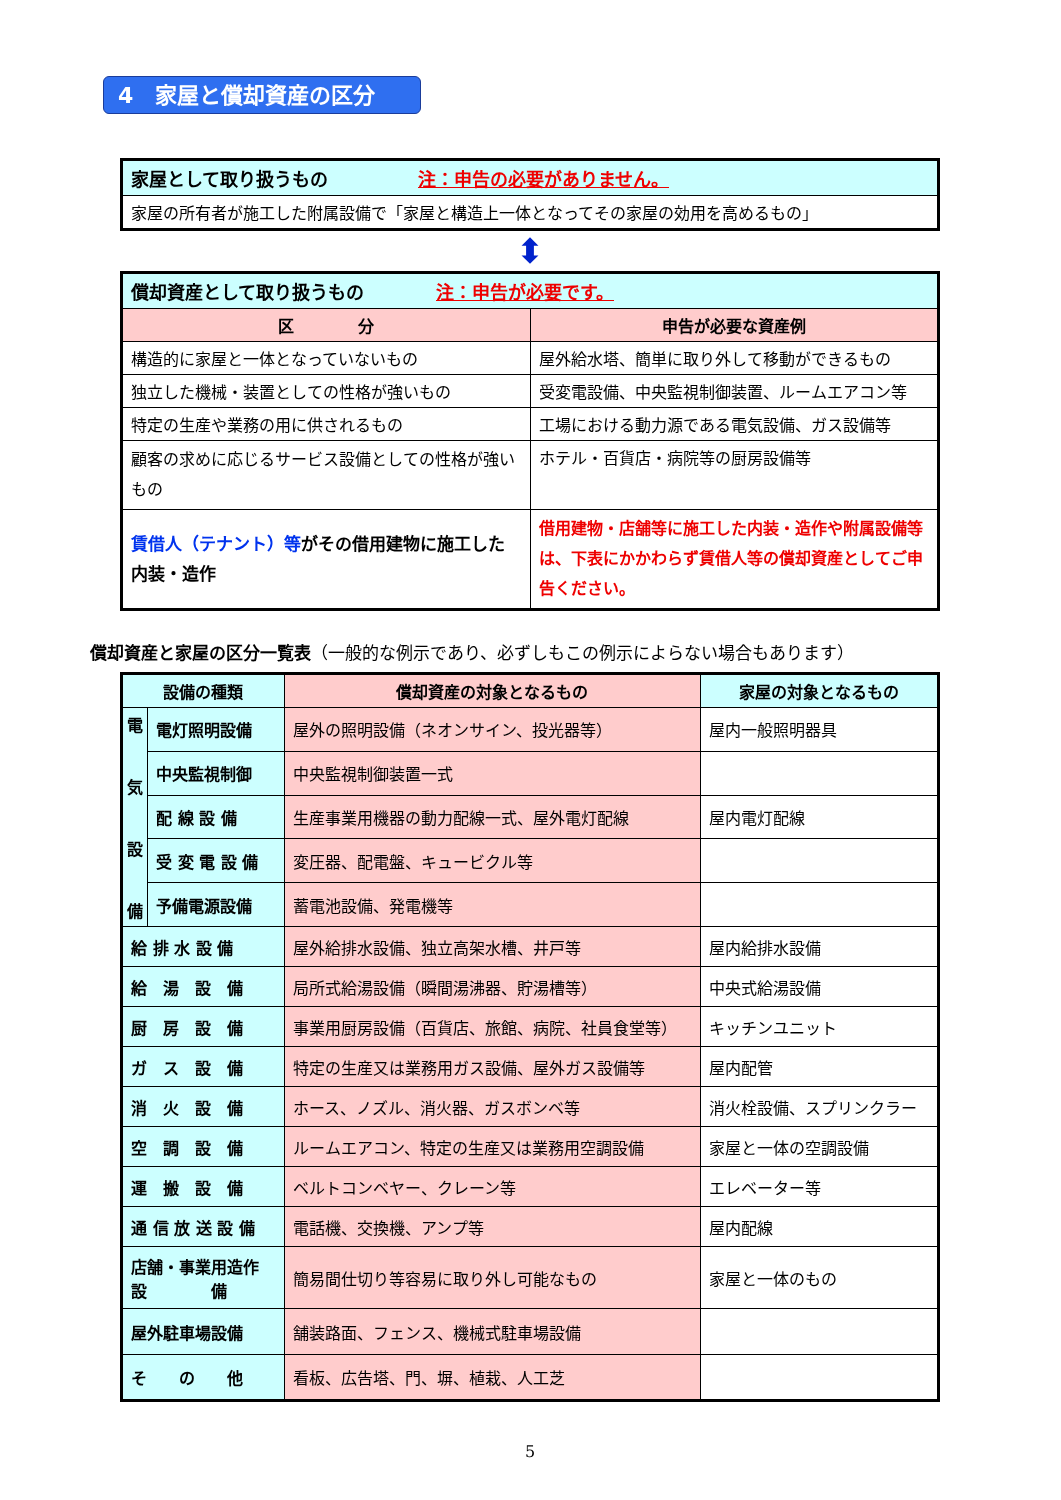4　家屋と償却資産の区分
| 家屋として取り扱うもの 注：申告の必要がありません。 |
| 家屋の所有者が施工した附属設備で「家屋と構造上一体となってその家屋の効用を高めるもの」 |
⬍
| 償却資産として取り扱うもの 注：申告が必要です。 | |
| 区 分 | 申告が必要な資産例 |
| 構造的に家屋と一体となっていないもの | 屋外給水塔、簡単に取り外して移動ができるもの |
| 独立した機械・装置としての性格が強いもの | 受変電設備、中央監視制御装置、ルームエアコン等 |
| 特定の生産や業務の用に供されるもの | 工場における動力源である電気設備、ガス設備等 |
| 顧客の求めに応じるサービス設備としての性格が強いもの | ホテル・百貨店・病院等の厨房設備等 |
| 賃借人（テナント）等 がその借用建物に施工した内装・造作 | 借用建物・店舗等に施工した内装・造作や附属設備等は、下表にかかわらず賃借人等の償却資産としてご申告ください。 |
償却資産と家屋の区分一覧表（一般的な例示であり、必ずしもこの例示によらない場合もあります）
| 設備の種類 | | 償却資産の対象となるもの | 家屋の対象となるもの |
| --- | --- | --- | --- |
| 電 気 設 備 | 電灯照明設備 | 屋外の照明設備（ネオンサイン、投光器等） | 屋内一般照明器具 |
| | 中央監視制御 | 中央監視制御装置一式 | |
| | 配 線 設 備 | 生産事業用機器の動力配線一式、屋外電灯配線 | 屋内電灯配線 |
| | 受 変 電 設 備 | 変圧器、配電盤、キュービクル等 | |
| | 予備電源設備 | 蓄電池設備、発電機等 | |
| 給 排 水 設 備 | | 屋外給排水設備、独立高架水槽、井戸等 | 屋内給排水設備 |
| 給 湯 設 備 | | 局所式給湯設備（瞬間湯沸器、貯湯槽等） | 中央式給湯設備 |
| 厨 房 設 備 | | 事業用厨房設備（百貨店、旅館、病院、社員食堂等） | キッチンユニット |
| ガ ス 設 備 | | 特定の生産又は業務用ガス設備、屋外ガス設備等 | 屋内配管 |
| 消 火 設 備 | | ホース、ノズル、消火器、ガスボンベ等 | 消火栓設備、スプリンクラー |
| 空 調 設 備 | | ルームエアコン、特定の生産又は業務用空調設備 | 家屋と一体の空調設備 |
| 運 搬 設 備 | | ベルトコンベヤー、クレーン等 | エレベーター等 |
| 通 信 放 送 設 備 | | 電話機、交換機、アンプ等 | 屋内配線 |
| 店舗・事業用造作 設 備 | | 簡易間仕切り等容易に取り外し可能なもの | 家屋と一体のもの |
| 屋外駐車場設備 | | 舗装路面、フェンス、機械式駐車場設備 | |
| そ の 他 | | 看板、広告塔、門、塀、植栽、人工芝 | |
5